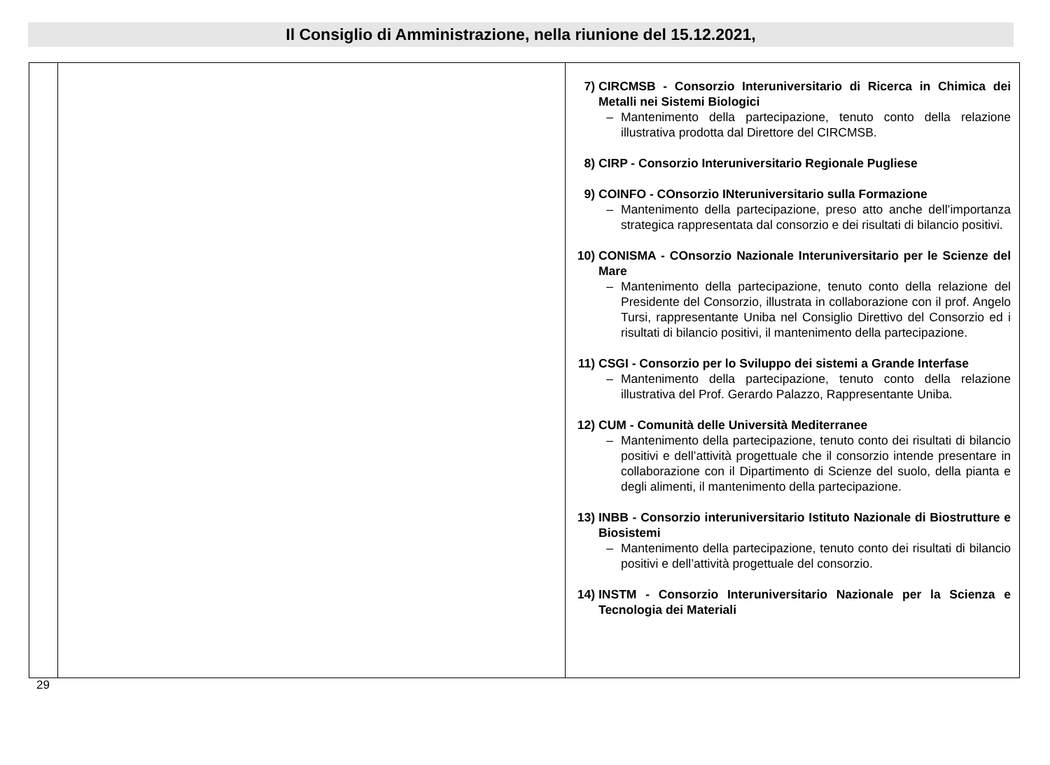Il Consiglio di Amministrazione, nella riunione del 15.12.2021,
| | | 7) CIRCMSB - Consorzio Interuniversitario di Ricerca in Chimica dei Metalli nei Sistemi Biologici – Mantenimento della partecipazione, tenuto conto della relazione illustrativa prodotta dal Direttore del CIRCMSB. 8) CIRP - Consorzio Interuniversitario Regionale Pugliese 9) COINFO - COnsorzio INteruniversitario sulla Formazione – Mantenimento della partecipazione, preso atto anche dell’importanza strategica rappresentata dal consorzio e dei risultati di bilancio positivi. 10) CONISMA - COnsorzio Nazionale Interuniversitario per le Scienze del Mare – Mantenimento della partecipazione, tenuto conto della relazione del Presidente del Consorzio, illustrata in collaborazione con il prof. Angelo Tursi, rappresentante Uniba nel Consiglio Direttivo del Consorzio ed i risultati di bilancio positivi, il mantenimento della partecipazione. 11) CSGI - Consorzio per lo Sviluppo dei sistemi a Grande Interfase – Mantenimento della partecipazione, tenuto conto della relazione illustrativa del Prof. Gerardo Palazzo, Rappresentante Uniba. 12) CUM - Comunità delle Università Mediterranee – Mantenimento della partecipazione, tenuto conto dei risultati di bilancio positivi e dell’attività progettuale che il consorzio intende presentare in collaborazione con il Dipartimento di Scienze del suolo, della pianta e degli alimenti, il mantenimento della partecipazione. 13) INBB - Consorzio interuniversitario Istituto Nazionale di Biostrutture e Biosistemi – Mantenimento della partecipazione, tenuto conto dei risultati di bilancio positivi e dell’attività progettuale del consorzio. 14) INSTM - Consorzio Interuniversitario Nazionale per la Scienza e Tecnologia dei Materiali |
29